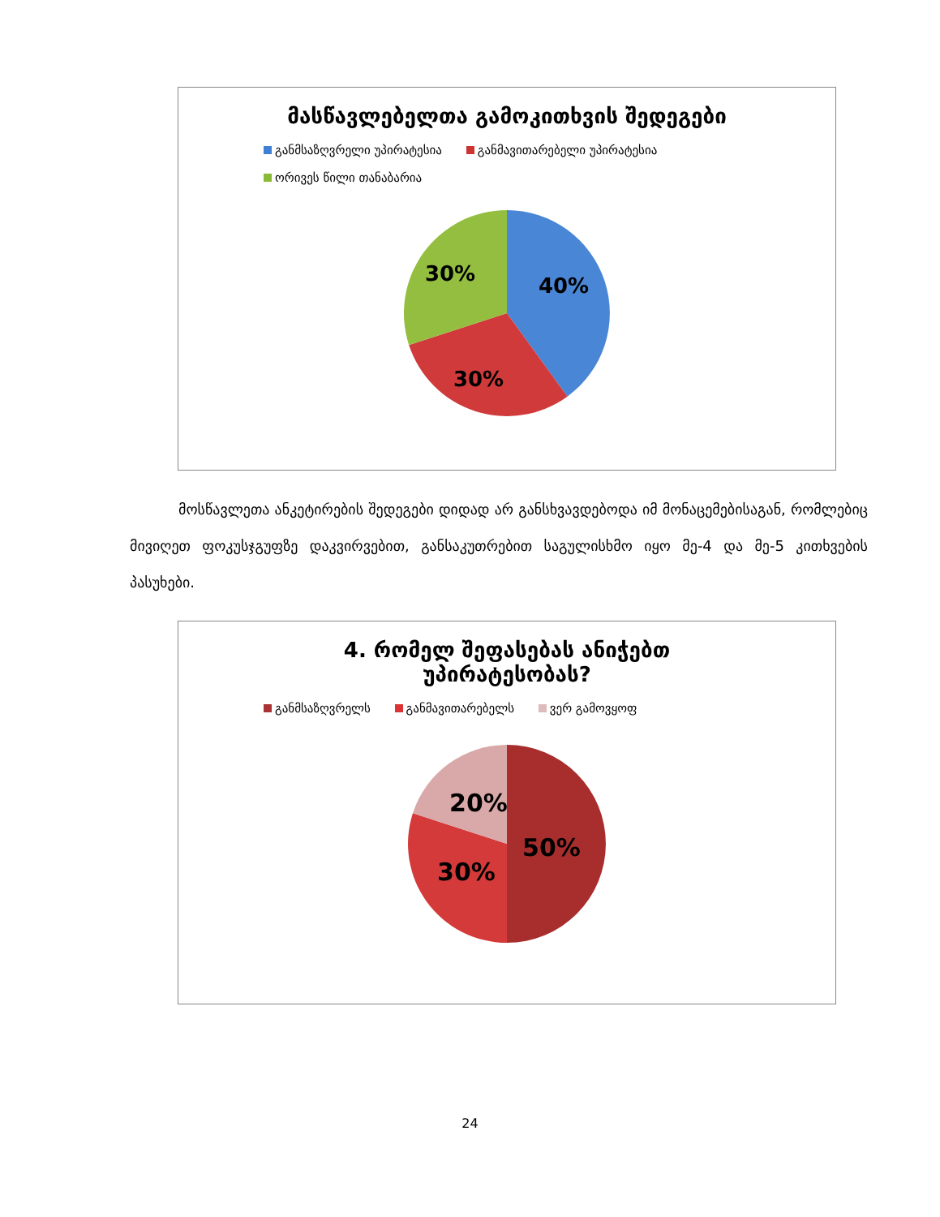მასწავლებელთა გამოკითხვის შედეგები
განმსაზღვრელი უპირატესია განმავითარებელი უპირატესია
ორივეს წილი თანაბარია
40%
30%
30%
მოსწავლეთა ანკეტირების შედეგები დიდად არ განსხვავდებოდა იმ მონაცემებისაგან, რომლებიც მივიღეთ ფოკუსჯგუფზე დაკვირვებით, განსაკუთრებით საგულისხმო იყო მე-4 და მე-5 კითხვების პასუხები.
4. რომელ შეფასებას ანიჭებთ
უპირატესობას?
განმსაზღვრელს განმავითარებელს ვერ გამოვყოფ
50%
30%
20%
24